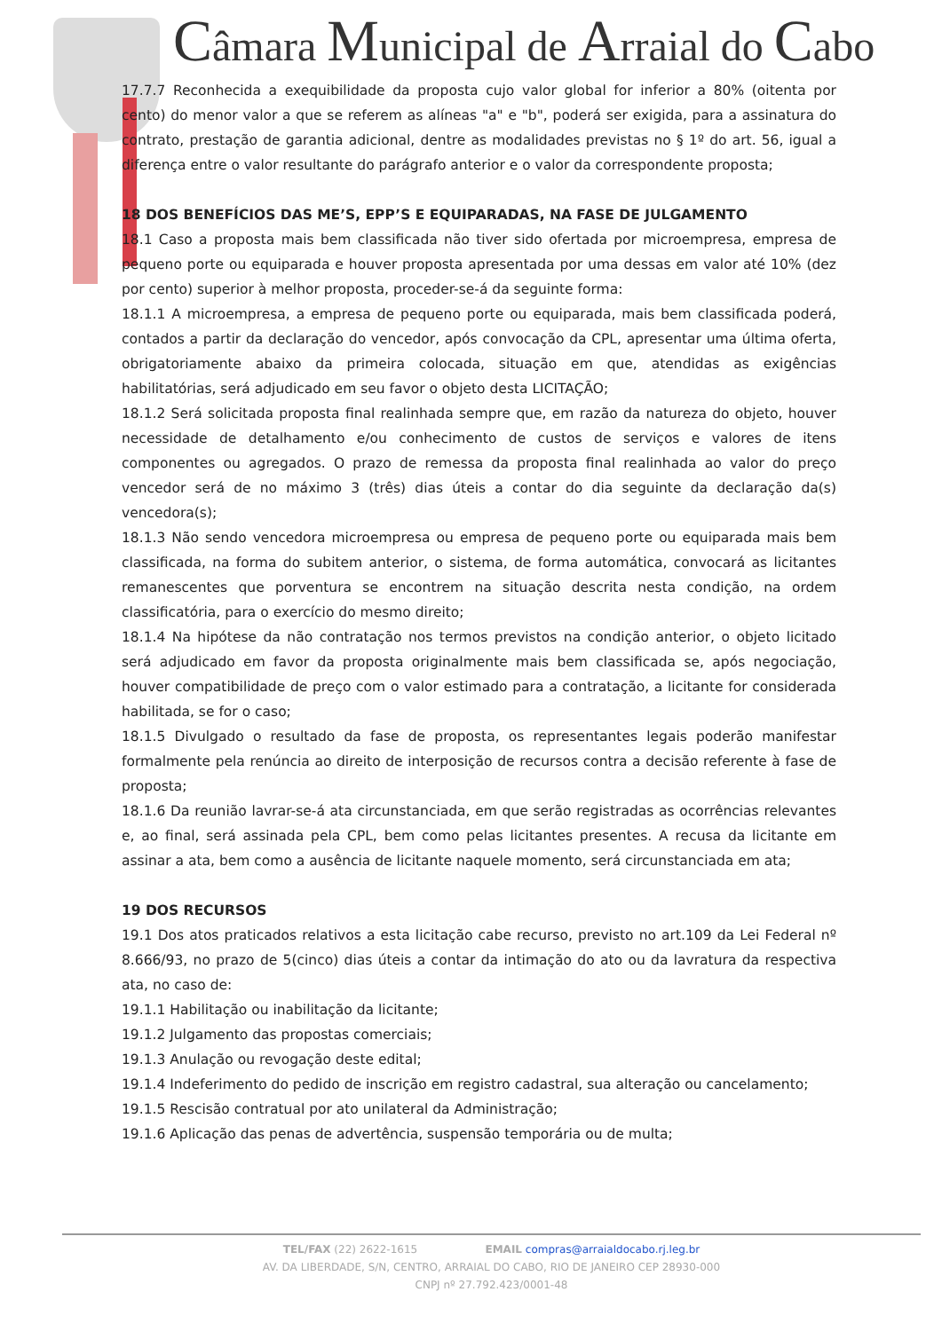Câmara Municipal de Arraial do Cabo
17.7.7 Reconhecida a exequibilidade da proposta cujo valor global for inferior a 80% (oitenta por cento) do menor valor a que se referem as alíneas "a" e "b", poderá ser exigida, para a assinatura do contrato, prestação de garantia adicional, dentre as modalidades previstas no § 1º do art. 56, igual a diferença entre o valor resultante do parágrafo anterior e o valor da correspondente proposta;
18 DOS BENEFÍCIOS DAS ME’S, EPP’S E EQUIPARADAS, NA FASE DE JULGAMENTO
18.1 Caso a proposta mais bem classificada não tiver sido ofertada por microempresa, empresa de pequeno porte ou equiparada e houver proposta apresentada por uma dessas em valor até 10% (dez por cento) superior à melhor proposta, proceder-se-á da seguinte forma:
18.1.1 A microempresa, a empresa de pequeno porte ou equiparada, mais bem classificada poderá, contados a partir da declaração do vencedor, após convocação da CPL, apresentar uma última oferta, obrigatoriamente abaixo da primeira colocada, situação em que, atendidas as exigências habilitatórias, será adjudicado em seu favor o objeto desta LICITAÇÃO;
18.1.2 Será solicitada proposta final realinhada sempre que, em razão da natureza do objeto, houver necessidade de detalhamento e/ou conhecimento de custos de serviços e valores de itens componentes ou agregados. O prazo de remessa da proposta final realinhada ao valor do preço vencedor será de no máximo 3 (três) dias úteis a contar do dia seguinte da declaração da(s) vencedora(s);
18.1.3 Não sendo vencedora microempresa ou empresa de pequeno porte ou equiparada mais bem classificada, na forma do subitem anterior, o sistema, de forma automática, convocará as licitantes remanescentes que porventura se encontrem na situação descrita nesta condição, na ordem classificatória, para o exercício do mesmo direito;
18.1.4 Na hipótese da não contratação nos termos previstos na condição anterior, o objeto licitado será adjudicado em favor da proposta originalmente mais bem classificada se, após negociação, houver compatibilidade de preço com o valor estimado para a contratação, a licitante for considerada habilitada, se for o caso;
18.1.5 Divulgado o resultado da fase de proposta, os representantes legais poderão manifestar formalmente pela renúncia ao direito de interposição de recursos contra a decisão referente à fase de proposta;
18.1.6 Da reunião lavrar-se-á ata circunstanciada, em que serão registradas as ocorrências relevantes e, ao final, será assinada pela CPL, bem como pelas licitantes presentes. A recusa da licitante em assinar a ata, bem como a ausência de licitante naquele momento, será circunstanciada em ata;
19 DOS RECURSOS
19.1 Dos atos praticados relativos a esta licitação cabe recurso, previsto no art.109 da Lei Federal nº 8.666/93, no prazo de 5(cinco) dias úteis a contar da intimação do ato ou da lavratura da respectiva ata, no caso de:
19.1.1 Habilitação ou inabilitação da licitante;
19.1.2 Julgamento das propostas comerciais;
19.1.3 Anulação ou revogação deste edital;
19.1.4 Indeferimento do pedido de inscrição em registro cadastral, sua alteração ou cancelamento;
19.1.5 Rescisão contratual por ato unilateral da Administração;
19.1.6 Aplicação das penas de advertência, suspensão temporária ou de multa;
TEL/FAX (22) 2622-1615 EMAIL compras@arraialdocabo.rj.leg.br
AV. DA LIBERDADE, S/N, CENTRO, ARRAIAL DO CABO, RIO DE JANEIRO CEP 28930-000
CNPJ nº 27.792.423/0001-48